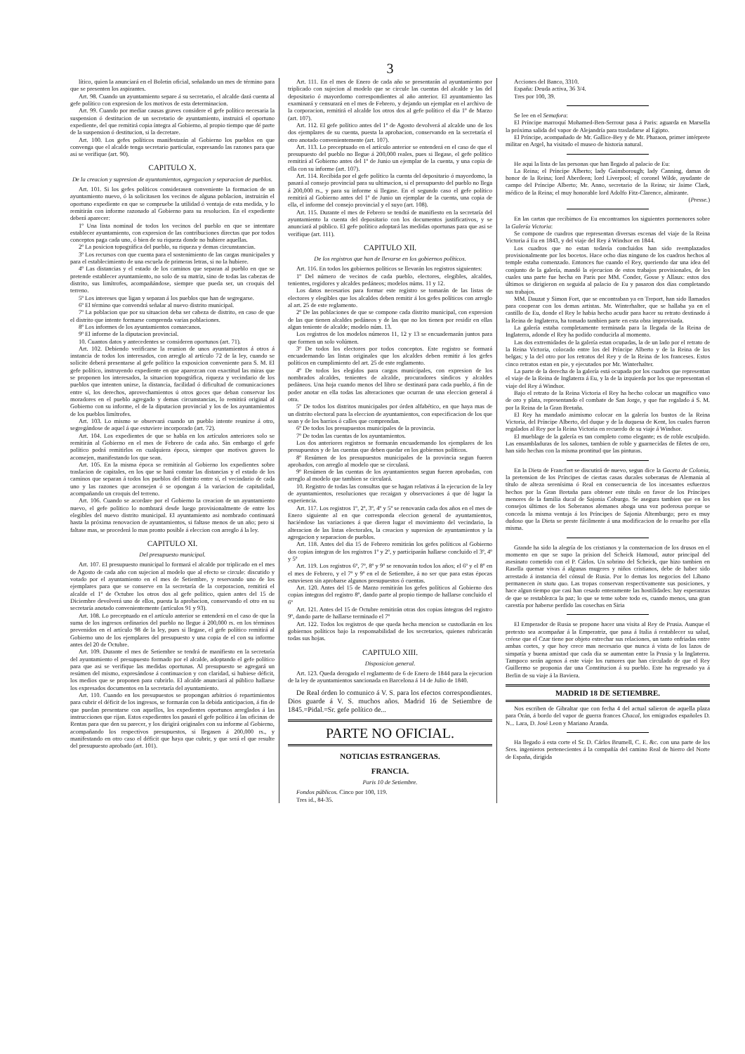3
lítico, quien la anunciará en el Boletin oficial, señalando un mes de término para que se presenten los aspirantes.
Art. 98. Cuando un ayuntamiento separe á su secretario, el alcalde dará cuenta al gefe político con expresion de los motivos de esta determinacion.
Art. 99. Cuando por mediar causas graves considere el gefe político necesaria la suspension ó destitucion de un secretario de ayuntamiento, instruirá el oportuno expediente, del que remitirá copia íntegra al Gobierno, al propio tiempo que dé parte de la suspension ó destitucion, si la decretare.
Art. 100. Los gefes políticos manifestarán al Gobierno los pueblos en que convenga que el alcalde tenga secretario particular, expresando las razones para que asi se verifique (art. 90).
CAPITULO X.
De la creacion y supresion de ayuntamientos, agregacion y separacion de pueblos.
Art. 101. Si los gefes políticos considerasen conveniente la formacion de un ayuntamiento nuevo, ó la solicitasen los vecinos de alguna poblacion, instruirán el oportuno expediente en que se compruebe la utilidad ó ventaja de esta medida, y lo remitirán con informe razonado al Gobierno para su resolucion. En el expediente deberá aparecer:
1º Una lista nominal de todos los vecinos del pueblo en que se intentare establecer ayuntamiento, con expresion de las contribuciones directas que por todos conceptos paga cada uno, ó bien de su riqueza donde no hubiere aquellas.
2º La posicion topográfica del pueblo, su riqueza y demas circunstancias.
3º Los recursos con que cuenta para el sostenimiento de las cargas municipales y para el establecimiento de una escuela de primeras letras, si no la hubiere.
4º Las distancias y el estado de los caminos que separan al pueblo en que se pretende establecer ayuntamiento, no solo de su matriz, sino de todas las cabezas de distrito, sus limítrofes, acompañándose, siempre que pueda ser, un croquis del terreno.
5º Los intereses que ligan y separan á los pueblos que han de segregarse.
6º El término que convendrá señalar al nuevo distrito municipal.
7º La poblacion que por su situacion deba ser cabeza de distrito, en caso de que el distrito que intente formarse comprenda varias poblaciones.
8º Los informes de los ayuntamientos comarcanos.
9º El informe de la diputacion provincial.
10. Cuantos datos y antecedentes se consideren oportunos (art. 71).
Art. 102. Debiendo verificarse la reunion de unos ayuntamientos á otros á instancia de todos los interesados, con arreglo al artículo 72 de la ley, cuando se solicite deberá presentarse al gefe político la exposicion conveniente para S. M. El gefe político, instruyendo expediente en que aparezcan con exactitud las miras que se proponen los interesados, la situacion topográfica, riqueza y vecindario de los pueblos que intenten unirse, la distancia, facilidad ó dificultad de comunicaciones entre sí, los derechos, aprovechamientos ú otros goces que deban conservar los moradores en el pueblo agregado y demas circunstancias, lo remitirá original al Gobierno con su informe, el de la diputacion provincial y los de los ayuntamientos de los pueblos limítrofes.
Art. 103. Lo mismo se observará cuando un pueblo intente reunirse á otro, segregándose de aquel á que estuviere incorporado (art. 72).
Art. 104. Los expedientes de que se habla en los artículos anteriores solo se remitirán al Gobierno en el mes de Febrero de cada año. Sin embargo el gefe político podrá remitirlos en cualquiera época, siempre que motivos graves lo aconsejen, manifestando los que sean.
Art. 105. En la misma época se remitirán al Gobierno los expedientes sobre traslacion de capitales, en los que se hará constar las distancias y el estado de los caminos que separan á todos los pueblos del distrito entre sí, el vecindario de cada uno y las razones que aconsejen ó se opongan á la variacion de capitalidad, acompañando un croquis del terreno.
Art. 106. Cuando se acordare por el Gobierno la creacion de un ayuntamiento nuevo, el gefe político lo nombrará desde luego provisionalmente de entre los elegibles del nuevo distrito municipal. El ayuntamiento asi nombrado continuará hasta la próxima renovacion de ayuntamientos, si faltase menos de un año; pero si faltase mas, se procederá lo mas pronto posible á eleccion con arreglo á la ley.
CAPITULO XI.
Del presupuesto municipal.
Art. 107. El presupuesto municipal lo formará el alcalde por triplicado en el mes de Agosto de cada año con sujecion al modelo que al efecto se circule: discutido y votado por el ayuntamiento en el mes de Setiembre, y reservando uno de los ejemplares para que se conserve en la secretaría de la corporacion, remitirá el alcalde el 1º de Octubre los otros dos al gefe político, quien antes del 15 de Diciembre devolverá uno de ellos, puesta la aprobacion, conservando el otro en su secretaría anotado convenientemente (artículos 91 y 93).
Art. 108. Lo preceptuado en el artículo anterior se entenderá en el caso de que la suma de los ingresos ordinarios del pueblo no llegue á 200,000 rs. en los términos prevenidos en el artículo 98 de la ley, pues si llegase, el gefe político remitirá al Gobierno uno de los ejemplares del presupuesto y una copia de el con su informe antes del 20 de Octubre.
Art. 109. Durante el mes de Setiembre se tendrá de manifiesto en la secretaría del ayuntamiento el presupuesto formado por el alcalde, adoptando el gefe político para que asi se verifique las medidas oportunas. Al presupuesto se agregará un resúmen del mismo, expresándose á continuacion y con claridad, si hubiese déficit, los medios que se proponen para cubrirlo. El alcalde anunciará al público hallarse los expresados documentos en la secretaría del ayuntamiento.
Art. 110. Cuando en los presupuestos se propongan arbitrios ó repartimientos para cubrir el déficit de los ingresos, se formarán con la debida anticipacion, á fin de que puedan presentarse con aquellos, los expedientes oportunos arreglados á las instrucciones que rijan. Estos expedientes los pasará el gefe político á las oficinas de Rentas para que den su parecer, y los dirigirá originales con su informe al Gobierno, acompañando los respectivos presupuestos, si llegasen á 200,000 rs., y manifestando en otro caso el déficit que haya que cubrir, y que será el que resulte del presupuesto aprobado (art. 101).
Art. 111. En el mes de Enero de cada año se presentarán al ayuntamiento por triplicado con sujecion al modelo que se circule las cuentas del alcalde y las del depositario ó mayordomo correspondientes al año anterior. El ayuntamiento las examinará y censurará en el mes de Febrero, y dejando un ejemplar en el archivo de la corporacion, remitirá el alcalde los otros dos al gefe político el dia 1º de Marzo (art. 107).
Art. 112. El gefe político antes del 1º de Agosto devolverá al alcalde uno de los dos ejemplares de su cuenta, puesta la aprobacion, conservando en la secretaría el otro anotado convenientemente (art. 107).
Art. 113. Lo preceptuado en el artículo anterior se entenderá en el caso de que el presupuesto del pueblo no llegue á 200,000 reales, pues si llegase, el gefe político remitirá al Gobierno antes del 1º de Junio un ejemplar de la cuenta, y una copia de ella con su informe (art. 107).
Art. 114. Recibida por el gefe político la cuenta del depositario ó mayordomo, la pasará al consejo provincial para su ultimacion, si el presupuesto del pueblo no llega á 200,000 rs., y para su informe si llegase. En el segundo caso el gefe político remitirá al Gobierno antes del 1º de Junio un ejemplar de la cuenta, una copia de ella, el informe del consejo provincial y el suyo (art. 108).
Art. 115. Durante el mes de Febrero se tendrá de manifiesto en la secretaría del ayuntamiento la cuenta del depositario con los documentos justificativos, y se anunciará al público. El gefe político adoptará las medidas oportunas para que asi se verifique (art. 111).
CAPITULO XII.
De los registros que han de llevarse en los gobiernos políticos.
Art. 116. En todos los gobiernos políticos se llevarán los registros siguientes:
1º Del número de vecinos de cada pueblo, electores, elegibles, alcaldes, tenientes, regidores y alcaldes pedáneos; modelos núms. 11 y 12.
Los datos necesarios para formar este registro se tomarán de las listas de electores y elegibles que los alcaldes deben remitir á los gefes políticos con arreglo al art. 25 de este reglamento.
2º De las poblaciones de que se compone cada distrito municipal, con expresion de las que tienen alcaldes pedáneos y de las que no los tienen por residir en ellas algun teniente de alcalde; modelo núm. 13.
Los registros de los modelos números 11, 12 y 13 se encuadernarán juntos para que formen un solo volúmen.
3º De todos los electores por todos conceptos. Este registro se formará encuadernando las listas originales que los alcaldes deben remitir á los gefes políticos en cumplimiento del art. 25 de este reglamento.
4º De todos los elegidos para cargos municipales, con expresion de los nombrados alcaldes, tenientes de alcalde, procuradores síndicos y alcaldes pedáneos. Una hoja cuando menos del libro se destinará para cada pueblo, á fin de poder anotar en ella todas las alteraciones que ocurran de una eleccion general á otra.
5º De todos los distritos municipales por órden alfabético, en que haya mas de un distrito electoral para la eleccion de ayuntamientos, con especificacion de los que sean y de los barrios ó calles que comprendan.
6º De todos los presupuestos municipales de la provincia.
7º De todas las cuentas de los ayuntamientos.
Los dos anteriores registros se formarán encuadernando los ejemplares de los presupuestos y de las cuentas que deben quedar en los gobiernos políticos.
8º Resúmen de los presupuestos municipales de la provincia segun fueren aprobados, con arreglo al modelo que se circulará.
9º Resúmen de las cuentas de los ayuntamientos segun fueren aprobadas, con arreglo al modelo que tambien se circulará.
10. Registro de todas las consultas que se hagan relativas á la ejecucion de la ley de ayuntamientos, resoluciones que recaigan y observaciones á que dé lugar la experiencia.
Art. 117. Los registros 1º, 2º, 3º, 4º y 5º se renovarán cada dos años en el mes de Enero siguiente al en que corresponda eleccion general de ayuntamientos, haciéndose las variaciones á que dieren lugar el movimiento del vecindario, la alteracion de las listas electorales, la creacion y supresion de ayuntamientos y la agregacion y separacion de pueblos.
Art. 118. Antes del dia 15 de Febrero remitirán los gefes políticos al Gobierno dos copias íntegras de los registros 1º y 2º, y participarán hallarse concluido el 3º, 4º y 5º
Art. 119. Los registros 6º, 7º, 8º y 9º se renovarán todos los años; el 6º y el 8º en el mes de Febrero, y el 7º y 9º en el de Setiembre, á no ser que para estas épocas estuviesen sin aprobarse algunos presupuestos ó cuentas.
Art. 120. Antes del 15 de Marzo remitirán los gefes políticos al Gobierno dos copias íntegras del registro 8º, dando parte al propio tiempo de hallarse concluido el 6º
Art. 121. Antes del 15 de Octubre remitirán otras dos copias íntegras del registro 9º, dando parte de hallarse terminado el 7º
Art. 122. Todos los registros de que queda hecha mencion se custodiarán en los gobiernos políticos bajo la responsabilidad de los secretarios, quienes rubricarán todas sus hojas.
CAPITULO XIII.
Disposicion general.
Art. 123. Queda derogado el reglamento de 6 de Enero de 1844 para la ejecucion de la ley de ayuntamientos sancionada en Barcelona á 14 de Julio de 1840.
De Real órden lo comunico á V. S. para los efectos correspondientes. Dios guarde á V. S. muchos años. Madrid 16 de Setiembre de 1845.=Pidal.=Sr. gefe político de...
PARTE NO OFICIAL.
NOTICIAS ESTRANGERAS.
FRANCIA.
Paris 10 de Setiembre.
Fondos públicos. Cinco por 100, 119.
Tres id., 84-35.
Acciones del Banco, 3310.
España: Deuda activa, 36 3/4.
Tres por 100, 39.
Se lee en el Semafora:
El Príncipe marroquí Mohamed-Ben-Serrour pasa á Paris: aguarda en Marsella la próxima salida del vapor de Alejandría para trasladarse al Egipto.
El Príncipe, acompañado de Mr. Gallice-Bey y de Mr. Pharaon, primer intérprete militar en Argel, ha visitado el museo de historia natural.
He aqui la lista de las personas que han llegado al palacio de Eu:
La Reina; el Príncipe Alberto; lady Gainsborough; lady Canning, damas de honor de la Reina; lord Aberdeen; lord Liverpool; el coronel Wilde, ayudante de campo del Príncipe Alberto; Mr. Anno, secretario de la Reina; sir Jaime Clark, médico de la Reina; el muy honorable lord Adolfo Fitz-Clarence, almirante.
(Presse.)
En las cartas que recibimos de Eu encontramos los siguientes pormenores sobre la Galería Victoria:
Se compone de cuadros que representan diversas escenas del viaje de la Reina Victoria á Eu en 1843, y del viaje del Rey á Windsor en 1844.
Los cuadros que no estan todavía concluidos han sido reemplazados provisionalmente por los bocetos. Hace ocho dias ninguno de los cuadros hechos al temple estaba comenzado. Entonces fue cuando el Rey, queriendo dar una idea del conjunto de la galería, mandó la ejecucion de estos trabajos provisionales, de los cuales una parte fue hecha en Paris por MM. Conder, Gosse y Allaux: estos dos últimos se dirigieron en seguida al palacio de Eu y pasaron dos dias completando sus trabajos.
MM. Dauzat y Simon Fort, que se encontraban ya en Treport, han sido llamados para cooperar con los demas artistas. Mr. Winterhalter, que se hallaba ya en el castillo de Eu, donde el Rey le habia hecho acudir para hacer su retrato destinado á la Reina de Inglaterra, ha tomado tambien parte en esta obra improvisada.
La galería estaba completamente terminada para la llegada de la Reina de Inglaterra, adonde el Rey ha podido conducirla al momento.
Las dos extremidades de la galería estan ocupadas, la de un lado por el retrato de la Reina Victoria, colocado entre los del Príncipe Alberto y de la Reina de los belgas; y la del otro por los retratos del Rey y de la Reina de los franceses. Estos cinco retratos estan en pie, y ejecutados por Mr. Winterhalter.
La parte de la derecha de la galería está ocupada por los cuadros que representan el viaje de la Reina de Inglaterra á Eu, y la de la izquierda por los que representan el viaje del Rey á Windsor.
Bajo el retrato de la Reina Victoria el Rey ha hecho colocar un magnífico vaso de oro y plata, representando el combate de San Jorge, y que fue regalado á S. M. por la Reina de la Gran Bretaña.
El Rey ha mandado asimismo colocar en la galería los bustos de la Reina Victoria, del Príncipe Alberto, del duque y de la duquesa de Kent, los cuales fueron regalados al Rey por la Reina Victoria en recuerdo de su viaje á Windsor.
El mueblage de la galería es tan completo como elegante; es de roble esculpido. Las ensambladuras de los salones, tambien de roble y guarnecidas de filetes de oro, han sido hechas con la misma prontitud que las pinturas.
En la Dieta de Francfort se discutirá de nuevo, segun dice la Gaceta de Colonia, la pretension de los Príncipes de ciertas casas ducales soberanas de Alemania al título de alteza serenísima ó Real en consecuencia de los incesantes esfuerzos hechos por la Gran Bretaña para obtener este título en favor de los Príncipes menores de la familia ducal de Sajonia Coburgo. Se asegura tambien que en los consejos últimos de los Soberanos alemanes aboga una voz poderosa porque se conceda la misma ventaja á los Príncipes de Sajonia Altemburgo; pero es muy dudoso que la Dieta se preste fácilmente á una modificacion de lo resuelto por ella misma.
Grande ha sido la alegría de los cristianos y la consternacion de los drusos en el momento en que se supo la prision del Scheick Hamoud, autor principal del asesinato cometido con el P. Cárlos. Un sobrino del Scheick, que hizo tambien en Rasella quemar vivas á algunas mugeres y niños cristianos, debe de haber sido arrestado á instancia del cónsul de Rusia. Por lo demas los negocios del Líbano permanecen in statu quo. Las tropas conservan respectivamente sus posiciones, y hace algun tiempo que casi han cesado enteramente las hostilidades: hay esperanzas de que se restablezca la paz; lo que se teme sobre todo es, cuando menos, una gran carestía por haberse perdido las cosechas en Siria
El Emperador de Rusia se propone hacer una visita al Rey de Prusia. Aunque el pretexto sea acompañar á la Emperatriz, que pasa á Italia á restablecer su salud, créese que el Czar tiene por objeto estrechar sus relaciones, un tanto enfriadas entre ambas cortes, y que hoy crece mas necesario que nunca á vista de los lazos de simpatía y buena amistad que cada dia se aumentan entre la Prusia y la Inglaterra. Tampoco serán agenos á este viaje los rumores que han circulado de que el Rey Guillermo se proponia dar una Constitucion á su pueblo. Este ha regresado ya á Berlin de su viaje á la Baviera.
MADRID 18 DE SETIEMBRE.
Nos escriben de Gibraltar que con fecha 4 del actual salieron de aquella plaza para Orán, á bordo del vapor de guerra frances Chacal, los emigrados españoles D. N... Lara, D. José Leon y Mariano Aranda.
Ha llegado á esta corte el Sr. D. Cárlos Brumell, C. E. &c. con una parte de los Sres. ingenieros pertenecientes á la compañía del camino Real de hierro del Norte de España, dirigida